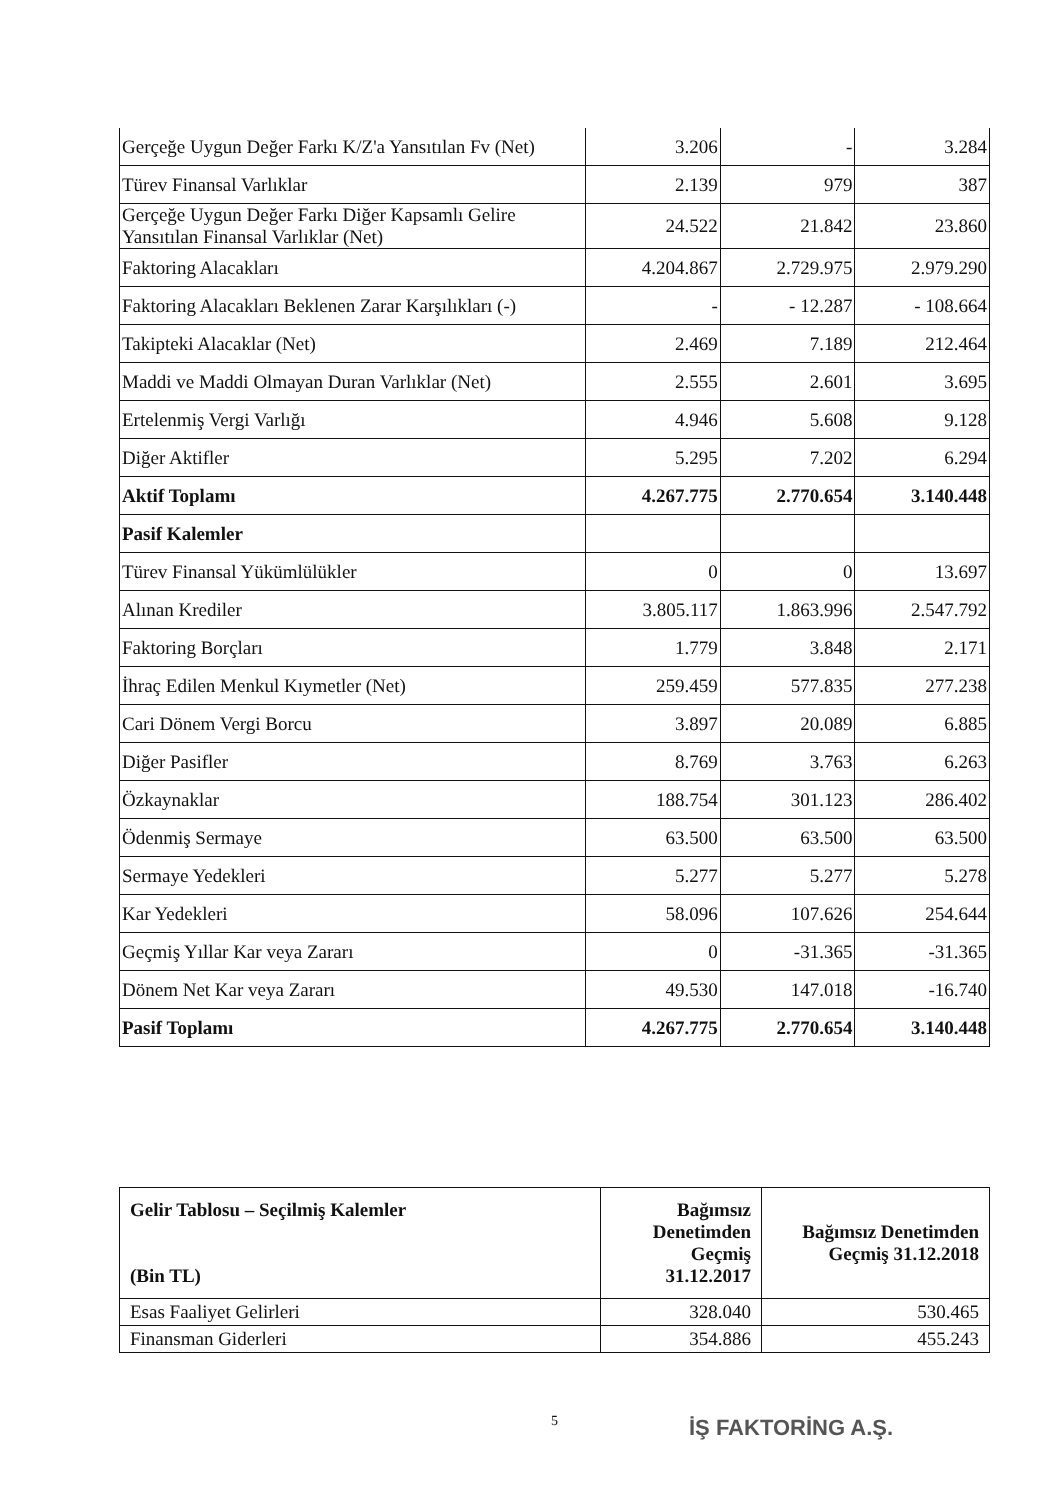| Gerçeğe Uygun Değer Farkı K/Z'a Yansıtılan Fv (Net) | 3.206 | - | 3.284 |
| Türev Finansal Varlıklar | 2.139 | 979 | 387 |
| Gerçeğe Uygun Değer Farkı Diğer Kapsamlı Gelire Yansıtılan Finansal Varlıklar (Net) | 24.522 | 21.842 | 23.860 |
| Faktoring Alacakları | 4.204.867 | 2.729.975 | 2.979.290 |
| Faktoring Alacakları Beklenen Zarar Karşılıkları (-) | - | - 12.287 | - 108.664 |
| Takipteki Alacaklar (Net) | 2.469 | 7.189 | 212.464 |
| Maddi ve Maddi Olmayan Duran Varlıklar (Net) | 2.555 | 2.601 | 3.695 |
| Ertelenmiş Vergi Varlığı | 4.946 | 5.608 | 9.128 |
| Diğer Aktifler | 5.295 | 7.202 | 6.294 |
| Aktif Toplamı | 4.267.775 | 2.770.654 | 3.140.448 |
| Pasif Kalemler | | | |
| Türev Finansal Yükümlülükler | 0 | 0 | 13.697 |
| Alınan Krediler | 3.805.117 | 1.863.996 | 2.547.792 |
| Faktoring Borçları | 1.779 | 3.848 | 2.171 |
| İhraç Edilen Menkul Kıymetler (Net) | 259.459 | 577.835 | 277.238 |
| Cari Dönem Vergi Borcu | 3.897 | 20.089 | 6.885 |
| Diğer Pasifler | 8.769 | 3.763 | 6.263 |
| Özkaynaklar | 188.754 | 301.123 | 286.402 |
| Ödenmiş Sermaye | 63.500 | 63.500 | 63.500 |
| Sermaye Yedekleri | 5.277 | 5.277 | 5.278 |
| Kar Yedekleri | 58.096 | 107.626 | 254.644 |
| Geçmiş Yıllar Kar veya Zararı | 0 | -31.365 | -31.365 |
| Dönem Net Kar veya Zararı | 49.530 | 147.018 | -16.740 |
| Pasif Toplamı | 4.267.775 | 2.770.654 | 3.140.448 |
| Gelir Tablosu – Seçilmiş Kalemler (Bin TL) | Bağımsız Denetimden Geçmiş 31.12.2017 | Bağımsız Denetimden Geçmiş 31.12.2018 |
| --- | --- | --- |
| Esas Faaliyet Gelirleri | 328.040 | 530.465 |
| Finansman Giderleri | 354.886 | 455.243 |
5
İŞ FAKTORİNG A.Ş.